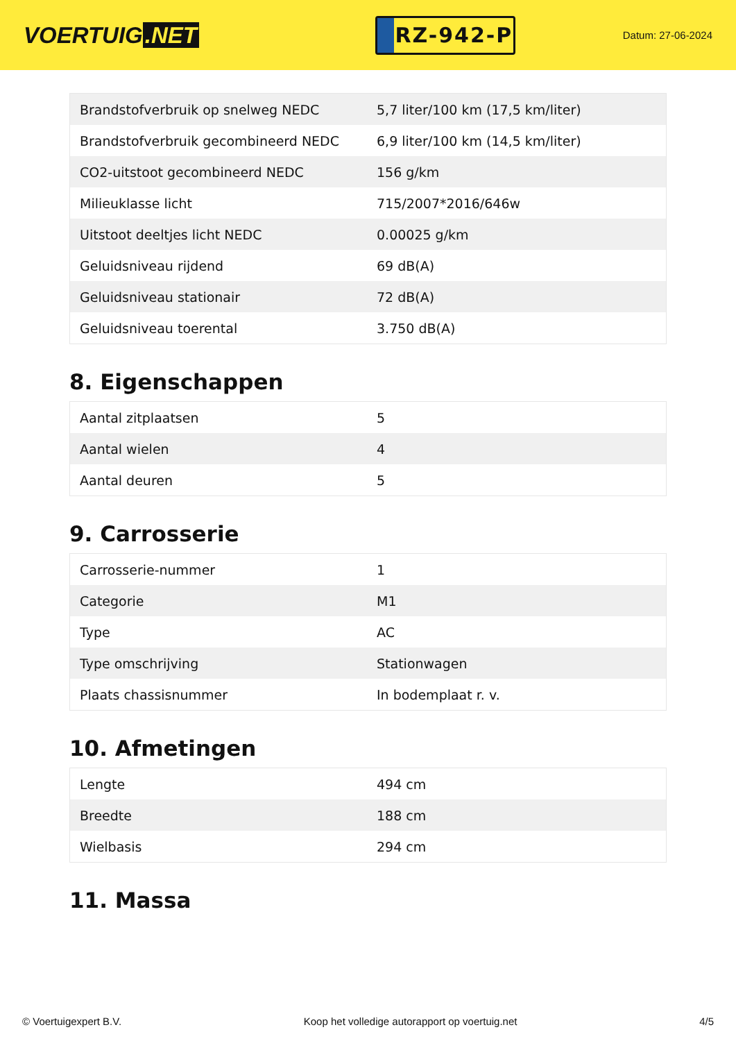VOERTUIG.NET
RZ-942-P
Datum: 27-06-2024
| Brandstofverbruik op snelweg NEDC | 5,7 liter/100 km (17,5 km/liter) |
| Brandstofverbruik gecombineerd NEDC | 6,9 liter/100 km (14,5 km/liter) |
| CO2-uitstoot gecombineerd NEDC | 156 g/km |
| Milieuklasse licht | 715/2007*2016/646w |
| Uitstoot deeltjes licht NEDC | 0.00025 g/km |
| Geluidsniveau rijdend | 69 dB(A) |
| Geluidsniveau stationair | 72 dB(A) |
| Geluidsniveau toerental | 3.750 dB(A) |
8. Eigenschappen
| Aantal zitplaatsen | 5 |
| Aantal wielen | 4 |
| Aantal deuren | 5 |
9. Carrosserie
| Carrosserie-nummer | 1 |
| Categorie | M1 |
| Type | AC |
| Type omschrijving | Stationwagen |
| Plaats chassisnummer | In bodemplaat r. v. |
10. Afmetingen
| Lengte | 494 cm |
| Breedte | 188 cm |
| Wielbasis | 294 cm |
11. Massa
© Voertuigexpert B.V. Koop het volledige autorapport op voertuig.net 4/5